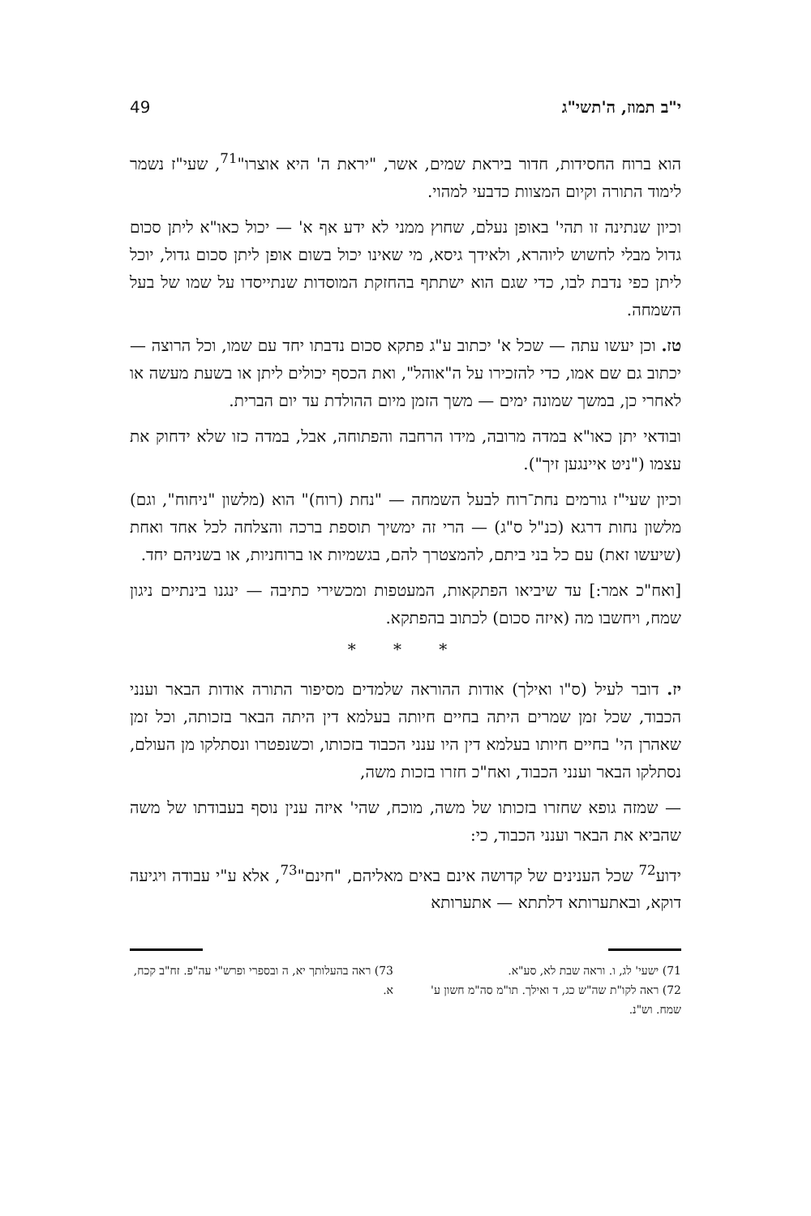י"ב תמוז, ה'תשי"ג 49
הוא ברוח החסידות, חדור ביראת שמים, אשר, "יראת ה' היא אוצרו"<sup>71</sup>, שעי"ז נשמר לימוד התורה וקיום המצוות כדבעי למהוי.
וכיון שנתינה זו תהי' באופן נעלם, שחוץ ממני לא ידע אף א' — יכול כאו"א ליתן סכום גדול מבלי לחשוש ליוהרא, ולאידך גיסא, מי שאינו יכול בשום אופן ליתן סכום גדול, יוכל ליתן כפי נדבת לבו, כדי שגם הוא ישתתף בהחזקת המוסדות שנתייסדו על שמו של בעל השמחה.
טז. וכן יעשו עתה — שכל א' יכתוב ע"ג פתקא סכום נדבתו יחד עם שמו, וכל הרוצה — יכתוב גם שם אמו, כדי להזכירו על ה"אוהל", ואת הכסף יכולים ליתן או בשעת מעשה או לאחרי כן, במשך שמונה ימים — משך הזמן מיום ההולדת עד יום הברית.
ובודאי יתן כאו"א במדה מרובה, מידו הרחבה והפתוחה, אבל, במדה כזו שלא ידחוק את עצמו ("ניט איינגען זיך").
וכיון שעי"ז גורמים נחת־רוח לבעל השמחה — "נחת (רוח)" הוא (מלשון "ניחוח", וגם) מלשון נחות דרגא (כנ"ל ס"ג) — הרי זה ימשיך תוספת ברכה והצלחה לכל אחד ואחת (שיעשו זאת) עם כל בני ביתם, להמצטרך להם, בגשמיות או ברוחניות, או בשניהם יחד.
[ואח"כ אמר:] עד שיביאו הפתקאות, המעטפות ומכשירי כתיבה — ינגנו בינתיים ניגון שמח, ויחשבו מה (איזה סכום) לכתוב בהפתקא.
* * *
יז. דובר לעיל (ס"ו ואילך) אודות ההוראה שלמדים מסיפור התורה אודות הבאר וענני הכבוד, שכל זמן שמרים היתה בחיים חיותה בעלמא דין היתה הבאר בזכותה, וכל זמן שאהרן הי' בחיים חיותו בעלמא דין היו ענני הכבוד בזכותו, וכשנפטרו ונסתלקו מן העולם, נסתלקו הבאר וענני הכבוד, ואח"כ חזרו בזכות משה,
— שמזה גופא שחזרו בזכותו של משה, מוכח, שהי' איזה ענין נוסף בעבודתו של משה שהביא את הבאר וענני הכבוד, כי:
ידוע<sup>72</sup> שכל הענינים של קדושה אינם באים מאליהם, "חינם"<sup>73</sup>, אלא ע"י עבודה ויגיעה דוקא, ובאתערותא דלתתא — אתערותא
71) ישעי' לג, ו. וראה שבת לא, סע"א.
72) ראה לקו"ת שה"ש כג, ד ואילך. תו"מ סה"מ חשון ע' שמח. וש"נ.
73) ראה בהעלותך יא, ה ובספרי ופרש"י עה"פ. זח"ב קכח, א.